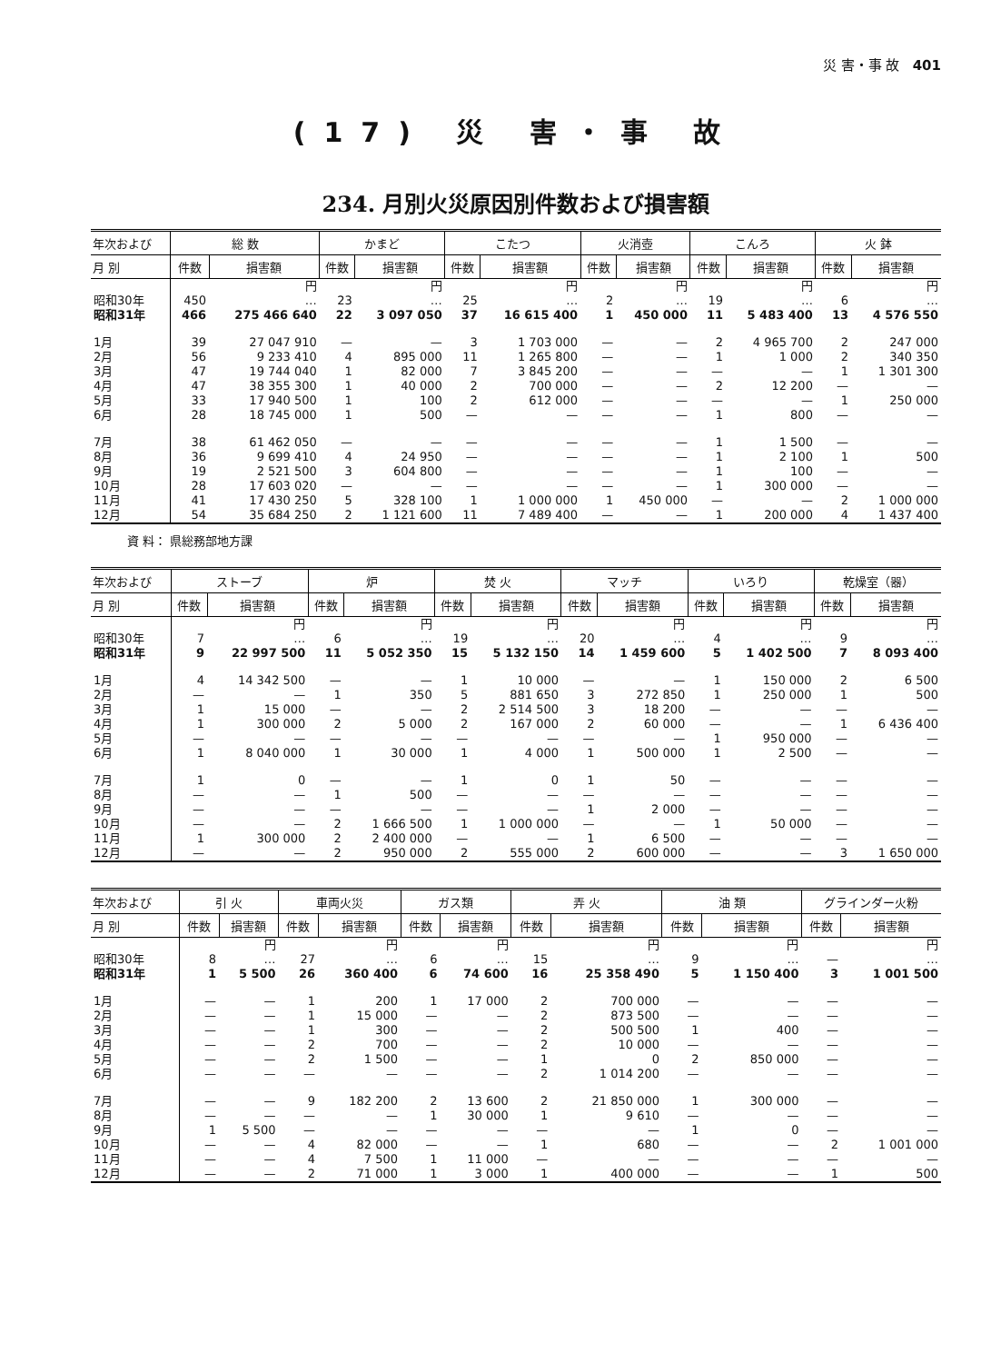災 害・事 故 401
(17) 災 害・事 故
234. 月別火災原因別件数および損害額
| 年次および | 総 数 | | かまど | | こたつ | | 火消壺 | | こんろ | | 火 鉢 | |
| --- | --- | --- | --- | --- | --- | --- | --- | --- | --- | --- | --- | --- |
| 月 別 | 件数 | 損害額 | 件数 | 損害額 | 件数 | 損害額 | 件数 | 損害額 | 件数 | 損害額 | 件数 | 損害額 |
| | | 円 | | 円 | | 円 | | 円 | | 円 | | 円 |
| 昭和30年 | 450 | … | 23 | … | 25 | … | 2 | … | 19 | … | 6 | … |
| 昭和31年 | 466 | 275 466 640 | 22 | 3 097 050 | 37 | 16 615 400 | 1 | 450 000 | 11 | 5 483 400 | 13 | 4 576 550 |
| 1月 | 39 | 27 047 910 | — | — | 3 | 1 703 000 | — | — | 2 | 4 965 700 | 2 | 247 000 |
| 2月 | 56 | 9 233 410 | 4 | 895 000 | 11 | 1 265 800 | — | — | 1 | 1 000 | 2 | 340 350 |
| 3月 | 47 | 19 744 040 | 1 | 82 000 | 7 | 3 845 200 | — | — | — | — | 1 | 1 301 300 |
| 4月 | 47 | 38 355 300 | 1 | 40 000 | 2 | 700 000 | — | — | 2 | 12 200 | — | — |
| 5月 | 33 | 17 940 500 | 1 | 100 | 2 | 612 000 | — | — | — | — | 1 | 250 000 |
| 6月 | 28 | 18 745 000 | 1 | 500 | — | — | — | — | 1 | 800 | — | — |
| 7月 | 38 | 61 462 050 | — | — | — | — | — | — | 1 | 1 500 | — | — |
| 8月 | 36 | 9 699 410 | 4 | 24 950 | — | — | — | — | 1 | 2 100 | 1 | 500 |
| 9月 | 19 | 2 521 500 | 3 | 604 800 | — | — | — | — | 1 | 100 | — | — |
| 10月 | 28 | 17 603 020 | — | — | — | — | — | — | 1 | 300 000 | — | — |
| 11月 | 41 | 17 430 250 | 5 | 328 100 | 1 | 1 000 000 | 1 | 450 000 | — | — | 2 | 1 000 000 |
| 12月 | 54 | 35 684 250 | 2 | 1 121 600 | 11 | 7 489 400 | — | — | 1 | 200 000 | 4 | 1 437 400 |
資 料： 県総務部地方課
| 年次および | ストーブ | | 炉 | | 焚 火 | | マッチ | | いろり | | 乾燥室（器） | |
| --- | --- | --- | --- | --- | --- | --- | --- | --- | --- | --- | --- | --- |
| 月 別 | 件数 | 損害額 | 件数 | 損害額 | 件数 | 損害額 | 件数 | 損害額 | 件数 | 損害額 | 件数 | 損害額 |
| | | 円 | | 円 | | 円 | | 円 | | 円 | | 円 |
| 昭和30年 | 7 | … | 6 | … | 19 | … | 20 | … | 4 | … | 9 | … |
| 昭和31年 | 9 | 22 997 500 | 11 | 5 052 350 | 15 | 5 132 150 | 14 | 1 459 600 | 5 | 1 402 500 | 7 | 8 093 400 |
| 1月 | 4 | 14 342 500 | — | — | 1 | 10 000 | — | — | 1 | 150 000 | 2 | 6 500 |
| 2月 | — | — | 1 | 350 | 5 | 881 650 | 3 | 272 850 | 1 | 250 000 | 1 | 500 |
| 3月 | 1 | 15 000 | — | — | 2 | 2 514 500 | 3 | 18 200 | — | — | — | — |
| 4月 | 1 | 300 000 | 2 | 5 000 | 2 | 167 000 | 2 | 60 000 | — | — | 1 | 6 436 400 |
| 5月 | — | — | — | — | — | — | — | — | 1 | 950 000 | — | — |
| 6月 | 1 | 8 040 000 | 1 | 30 000 | 1 | 4 000 | 1 | 500 000 | 1 | 2 500 | — | — |
| 7月 | 1 | 0 | — | — | 1 | 0 | 1 | 50 | — | — | — | — |
| 8月 | — | — | 1 | 500 | — | — | — | — | — | — | — | — |
| 9月 | — | — | — | — | — | — | 1 | 2 000 | — | — | — | — |
| 10月 | — | — | 2 | 1 666 500 | 1 | 1 000 000 | — | — | 1 | 50 000 | — | — |
| 11月 | 1 | 300 000 | 2 | 2 400 000 | — | — | 1 | 6 500 | — | — | — | — |
| 12月 | — | — | 2 | 950 000 | 2 | 555 000 | 2 | 600 000 | — | — | 3 | 1 650 000 |
| 年次および | 引 火 | | 車両火災 | | ガス類 | | 弄 火 | | 油 類 | | グラインダー火粉 | |
| --- | --- | --- | --- | --- | --- | --- | --- | --- | --- | --- | --- | --- |
| 月 別 | 件数 | 損害額 | 件数 | 損害額 | 件数 | 損害額 | 件数 | 損害額 | 件数 | 損害額 | 件数 | 損害額 |
| | | 円 | | 円 | | 円 | | 円 | | 円 | | 円 |
| 昭和30年 | 8 | … | 27 | … | 6 | … | 15 | … | 9 | … | — | … |
| 昭和31年 | 1 | 5 500 | 26 | 360 400 | 6 | 74 600 | 16 | 25 358 490 | 5 | 1 150 400 | 3 | 1 001 500 |
| 1月 | — | — | 1 | 200 | 1 | 17 000 | 2 | 700 000 | — | — | — | — |
| 2月 | — | — | 1 | 15 000 | — | — | 2 | 873 500 | — | — | — | — |
| 3月 | — | — | 1 | 300 | — | — | 2 | 500 500 | 1 | 400 | — | — |
| 4月 | — | — | 2 | 700 | — | — | 2 | 10 000 | — | — | — | — |
| 5月 | — | — | 2 | 1 500 | — | — | 1 | 0 | 2 | 850 000 | — | — |
| 6月 | — | — | — | — | — | — | 2 | 1 014 200 | — | — | — | — |
| 7月 | — | — | 9 | 182 200 | 2 | 13 600 | 2 | 21 850 000 | 1 | 300 000 | — | — |
| 8月 | — | — | — | — | 1 | 30 000 | 1 | 9 610 | — | — | — | — |
| 9月 | 1 | 5 500 | — | — | — | — | — | — | 1 | 0 | — | — |
| 10月 | — | — | 4 | 82 000 | — | — | 1 | 680 | — | — | 2 | 1 001 000 |
| 11月 | — | — | 4 | 7 500 | 1 | 11 000 | — | — | — | — | — | — |
| 12月 | — | — | 2 | 71 000 | 1 | 3 000 | 1 | 400 000 | — | — | 1 | 500 |